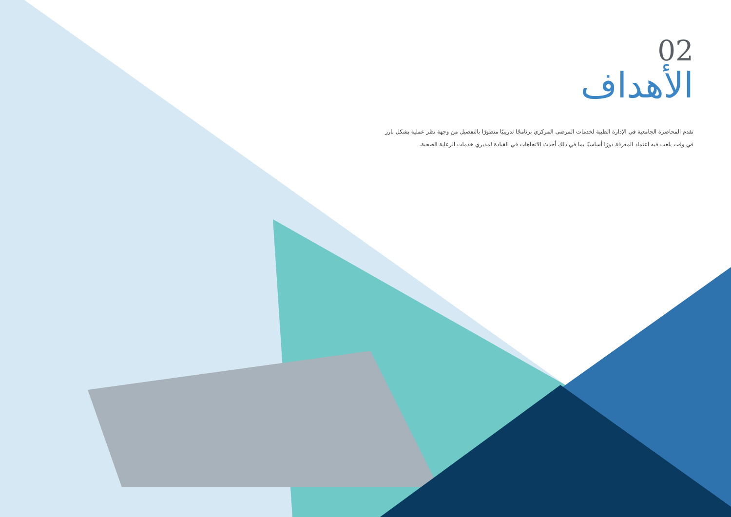02
الأهداف
تقدم المحاضرة الجامعية في الإدارة الطبية لخدمات المرضى المركزي برنامجًا تدريبيًا متطورًا بالتفصيل من وجهة نظر عملية بشكل بارز في وقت يلعب فيه اعتماد المعرفة دورًا أساسيًا بما في ذلك أحدث الاتجاهات في القيادة لمديري خدمات الرعاية الصحية.